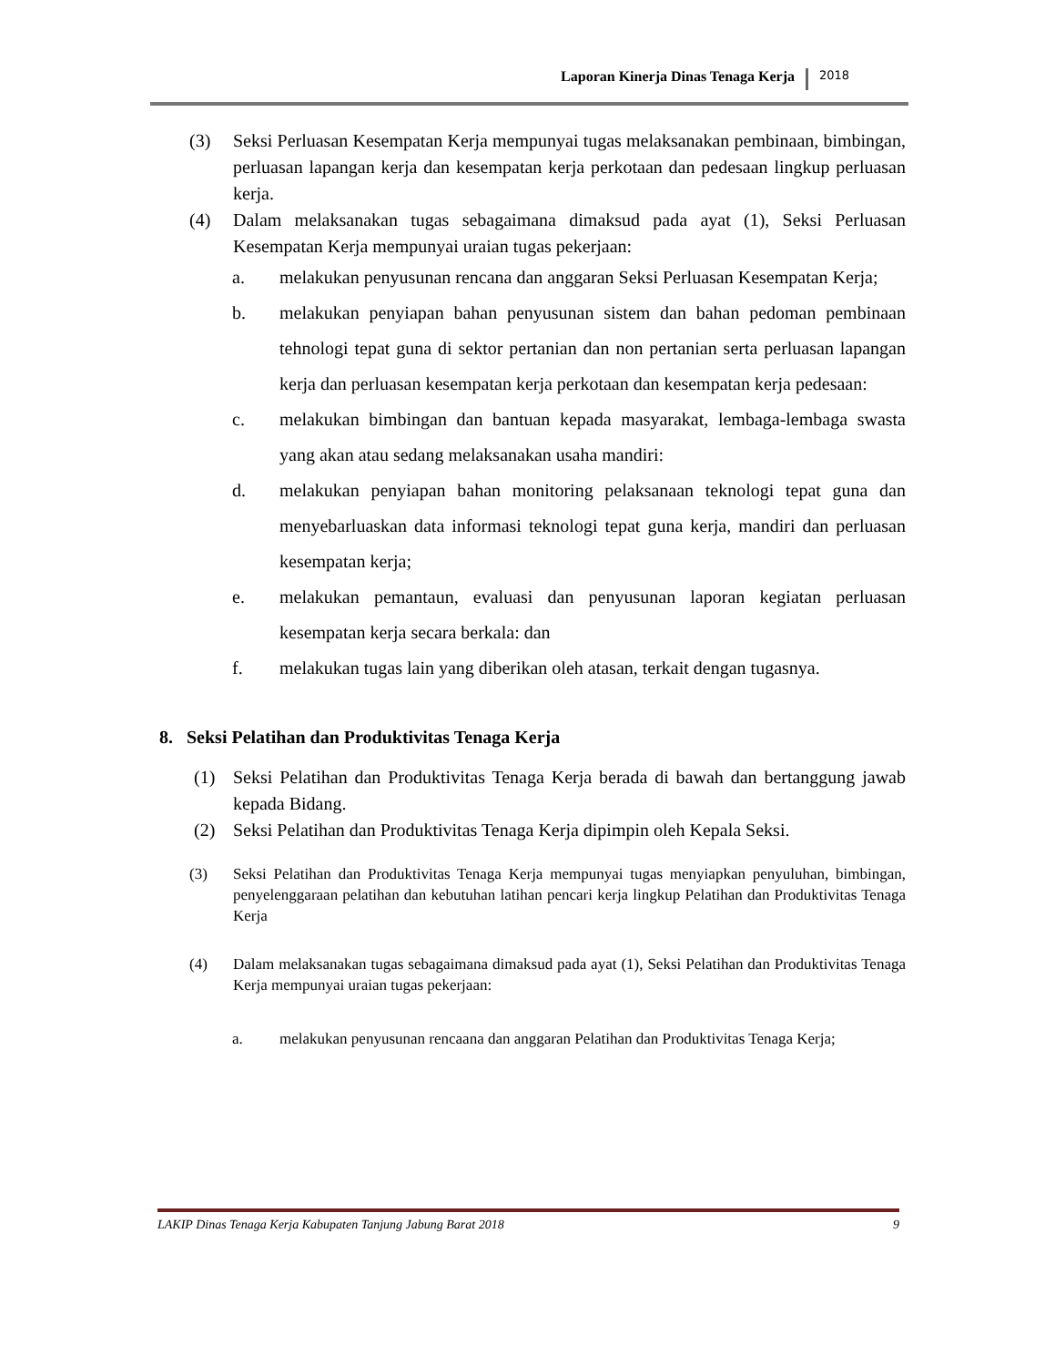Laporan Kinerja Dinas Tenaga Kerja 2018
(3) Seksi Perluasan Kesempatan Kerja mempunyai tugas melaksanakan pembinaan, bimbingan, perluasan lapangan kerja dan kesempatan kerja perkotaan dan pedesaan lingkup perluasan kerja.
(4) Dalam melaksanakan tugas sebagaimana dimaksud pada ayat (1), Seksi Perluasan Kesempatan Kerja mempunyai uraian tugas pekerjaan:
a. melakukan penyusunan rencana dan anggaran Seksi Perluasan Kesempatan Kerja;
b. melakukan penyiapan bahan penyusunan sistem dan bahan pedoman pembinaan tehnologi tepat guna di sektor pertanian dan non pertanian serta perluasan lapangan kerja dan perluasan kesempatan kerja perkotaan dan kesempatan kerja pedesaan:
c. melakukan bimbingan dan bantuan kepada masyarakat, lembaga-lembaga swasta yang akan atau sedang melaksanakan usaha mandiri:
d. melakukan penyiapan bahan monitoring pelaksanaan teknologi tepat guna dan menyebarluaskan data informasi teknologi tepat guna kerja, mandiri dan perluasan kesempatan kerja;
e. melakukan pemantaun, evaluasi dan penyusunan laporan kegiatan perluasan kesempatan kerja secara berkala: dan
f. melakukan tugas lain yang diberikan oleh atasan, terkait dengan tugasnya.
8. Seksi Pelatihan dan Produktivitas Tenaga Kerja
(1) Seksi Pelatihan dan Produktivitas Tenaga Kerja berada di bawah dan bertanggung jawab kepada Bidang.
(2) Seksi Pelatihan dan Produktivitas Tenaga Kerja dipimpin oleh Kepala Seksi.
(3) Seksi Pelatihan dan Produktivitas Tenaga Kerja mempunyai tugas menyiapkan penyuluhan, bimbingan, penyelenggaraan pelatihan dan kebutuhan latihan pencari kerja lingkup Pelatihan dan Produktivitas Tenaga Kerja
(4) Dalam melaksanakan tugas sebagaimana dimaksud pada ayat (1), Seksi Pelatihan dan Produktivitas Tenaga Kerja mempunyai uraian tugas pekerjaan:
a. melakukan penyusunan rencaana dan anggaran Pelatihan dan Produktivitas Tenaga Kerja;
LAKIP Dinas Tenaga Kerja Kabupaten Tanjung Jabung Barat 2018 9